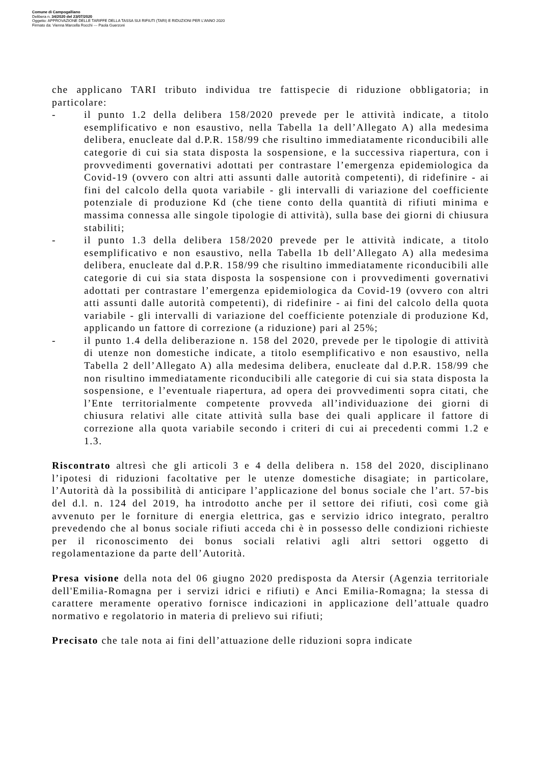Comune di Campogalliano
Delibera n. 34/2020 del 23/07/2020
Oggetto: APPROVAZIONE DELLE TARIFFE DELLA TASSA SUI RIFIUTI (TARI) E RIDUZIONI PER L'ANNO 2020
Firmato da: Vienna Marcella Rocchi --- Paola Guerzoni
che applicano TARI tributo individua tre fattispecie di riduzione obbligatoria; in particolare:
- il punto 1.2 della delibera 158/2020 prevede per le attività indicate, a titolo esemplificativo e non esaustivo, nella Tabella 1a dell’Allegato A) alla medesima delibera, enucleate dal d.P.R. 158/99 che risultino immediatamente riconducibili alle categorie di cui sia stata disposta la sospensione, e la successiva riapertura, con i provvedimenti governativi adottati per contrastare l’emergenza epidemiologica da Covid-19 (ovvero con altri atti assunti dalle autorità competenti), di ridefinire - ai fini del calcolo della quota variabile - gli intervalli di variazione del coefficiente potenziale di produzione Kd (che tiene conto della quantità di rifiuti minima e massima connessa alle singole tipologie di attività), sulla base dei giorni di chiusura stabiliti;
- il punto 1.3 della delibera 158/2020 prevede per le attività indicate, a titolo esemplificativo e non esaustivo, nella Tabella 1b dell’Allegato A) alla medesima delibera, enucleate dal d.P.R. 158/99 che risultino immediatamente riconducibili alle categorie di cui sia stata disposta la sospensione con i provvedimenti governativi adottati per contrastare l’emergenza epidemiologica da Covid-19 (ovvero con altri atti assunti dalle autorità competenti), di ridefinire - ai fini del calcolo della quota variabile - gli intervalli di variazione del coefficiente potenziale di produzione Kd, applicando un fattore di correzione (a riduzione) pari al 25%;
- il punto 1.4 della deliberazione n. 158 del 2020, prevede per le tipologie di attività di utenze non domestiche indicate, a titolo esemplificativo e non esaustivo, nella Tabella 2 dell’Allegato A) alla medesima delibera, enucleate dal d.P.R. 158/99 che non risultino immediatamente riconducibili alle categorie di cui sia stata disposta la sospensione, e l’eventuale riapertura, ad opera dei provvedimenti sopra citati, che l’Ente territorialmente competente provveda all’individuazione dei giorni di chiusura relativi alle citate attività sulla base dei quali applicare il fattore di correzione alla quota variabile secondo i criteri di cui ai precedenti commi 1.2 e 1.3.
Riscontrato altresì che gli articoli 3 e 4 della delibera n. 158 del 2020, disciplinano l’ipotesi di riduzioni facoltative per le utenze domestiche disagiate; in particolare, l’Autorità dà la possibilità di anticipare l’applicazione del bonus sociale che l’art. 57-bis del d.l. n. 124 del 2019, ha introdotto anche per il settore dei rifiuti, così come già avvenuto per le forniture di energia elettrica, gas e servizio idrico integrato, peraltro prevedendo che al bonus sociale rifiuti acceda chi è in possesso delle condizioni richieste per il riconoscimento dei bonus sociali relativi agli altri settori oggetto di regolamentazione da parte dell’Autorità.
Presa visione della nota del 06 giugno 2020 predisposta da Atersir (Agenzia territoriale dell'Emilia-Romagna per i servizi idrici e rifiuti) e Anci Emilia-Romagna; la stessa di carattere meramente operativo fornisce indicazioni in applicazione dell’attuale quadro normativo e regolatorio in materia di prelievo sui rifiuti;
Precisato che tale nota ai fini dell’attuazione delle riduzioni sopra indicate